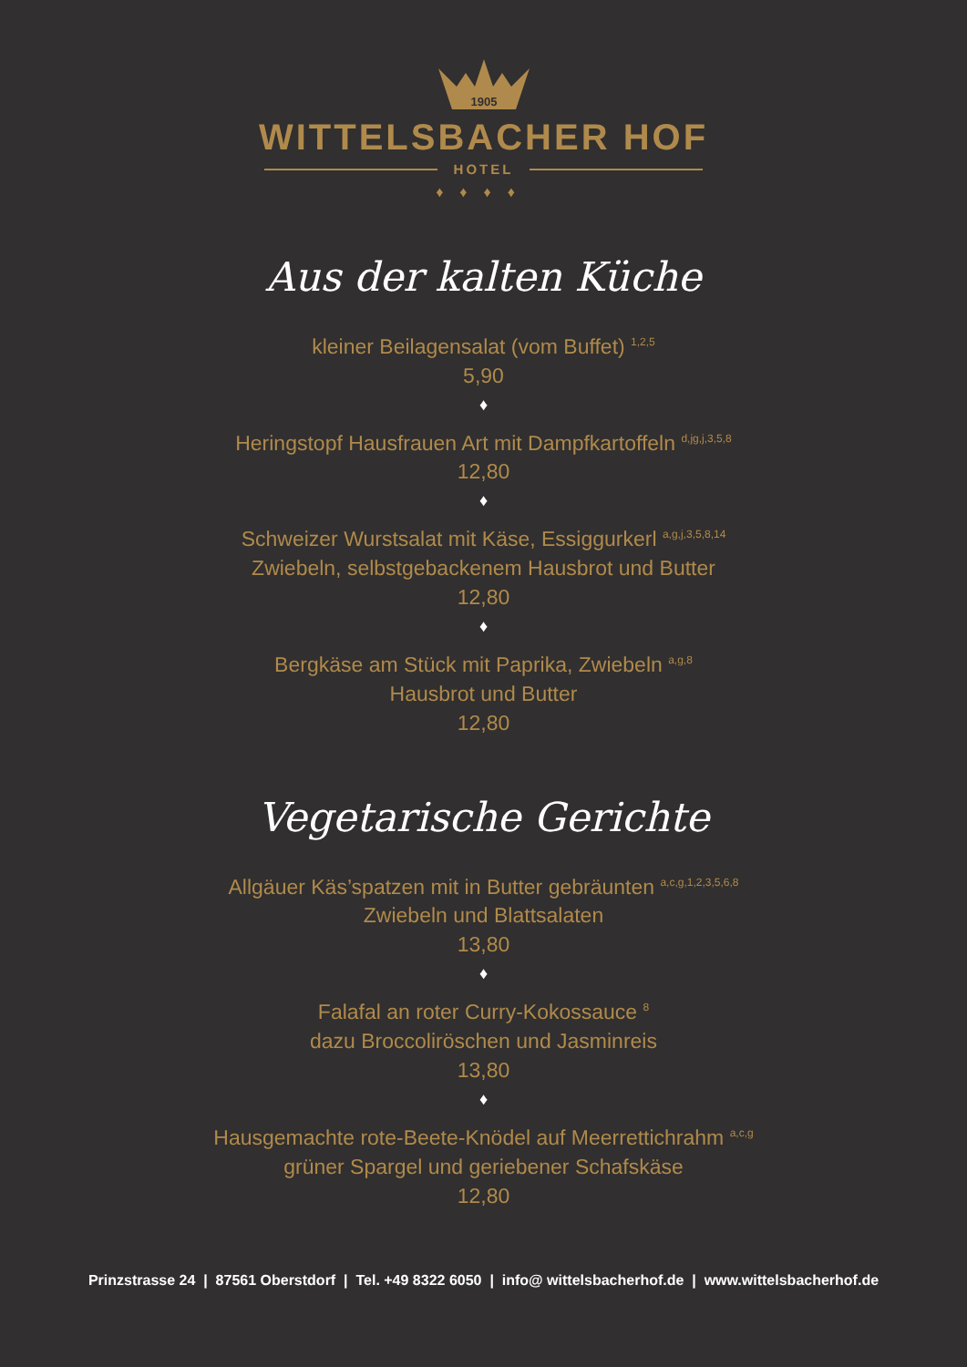1905
WITTELSBACHER HOF
HOTEL
♦♦♦♦
Aus der kalten Küche
kleiner Beilagensalat (vom Buffet) <sup>1,2,5</sup>
5,90
♦
Heringstopf Hausfrauen Art mit Dampfkartoffeln <sup>d,jg,j,3,5,8</sup>
12,80
♦
Schweizer Wurstsalat mit Käse, Essiggurkerl <sup>a,g,j,3,5,8,14</sup>
Zwiebeln, selbstgebackenem Hausbrot und Butter
12,80
♦
Bergkäse am Stück mit Paprika, Zwiebeln <sup>a,g,8</sup>
Hausbrot und Butter
12,80
Vegetarische Gerichte
Allgäuer Käs’spatzen mit in Butter gebräunten <sup>a,c,g,1,2,3,5,6,8</sup>
Zwiebeln und Blattsalaten
13,80
♦
Falafal an roter Curry-Kokossauce <sup>8</sup>
dazu Broccoliröschen und Jasminreis
13,80
♦
Hausgemachte rote-Beete-Knödel auf Meerrettichrahm <sup>a,c,g</sup>
grüner Spargel und geriebener Schafskäse
12,80
Prinzstrasse 24 | 87561 Oberstdorf | Tel. +49 8322 6050 | info@ wittelsbacherhof.de | www.wittelsbacherhof.de